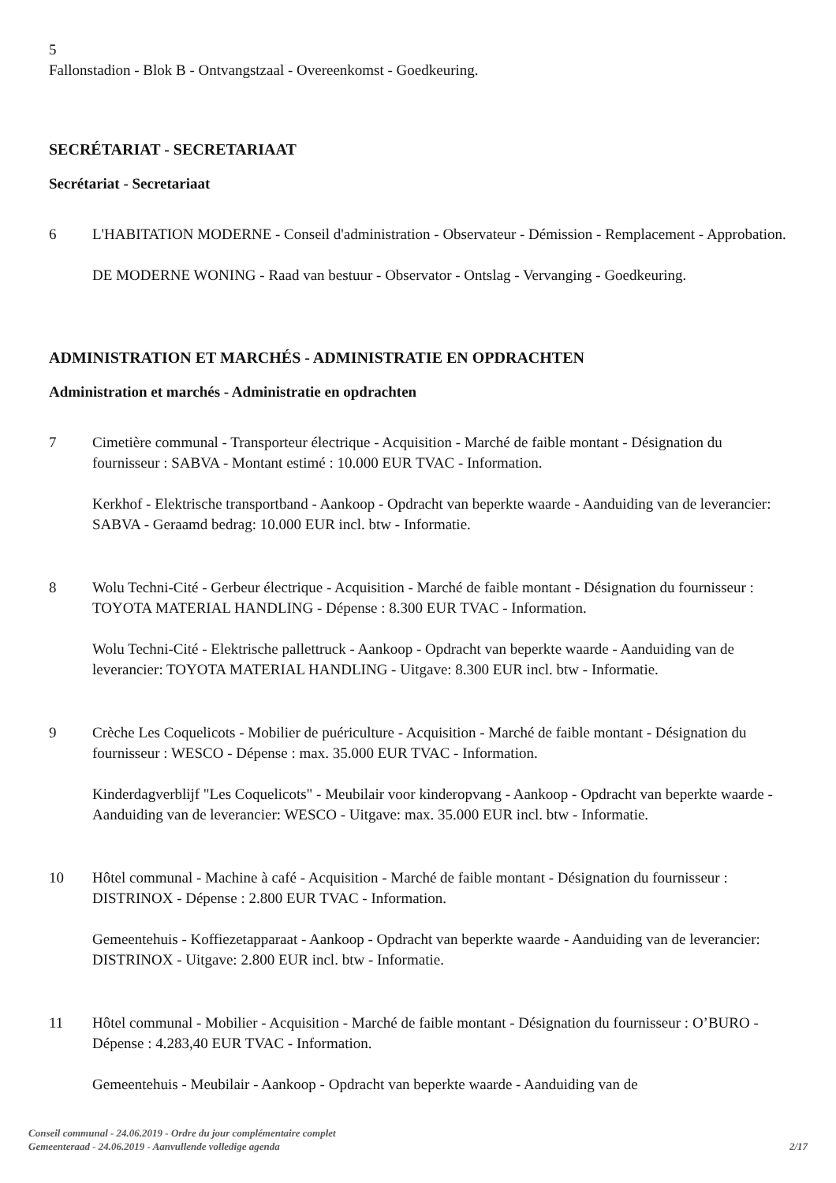5
Fallonstadion - Blok B - Ontvangstzaal - Overeenkomst - Goedkeuring.
SECRÉTARIAT - SECRETARIAAT
Secrétariat - Secretariaat
6 L'HABITATION MODERNE - Conseil d'administration - Observateur - Démission - Remplacement - Approbation.
DE MODERNE WONING - Raad van bestuur - Observator - Ontslag - Vervanging - Goedkeuring.
ADMINISTRATION ET MARCHÉS - ADMINISTRATIE EN OPDRACHTEN
Administration et marchés - Administratie en opdrachten
7 Cimetière communal - Transporteur électrique - Acquisition - Marché de faible montant - Désignation du fournisseur : SABVA - Montant estimé : 10.000 EUR TVAC - Information.
Kerkhof - Elektrische transportband - Aankoop - Opdracht van beperkte waarde - Aanduiding van de leverancier: SABVA - Geraamd bedrag: 10.000 EUR incl. btw - Informatie.
8 Wolu Techni-Cité - Gerbeur électrique - Acquisition - Marché de faible montant - Désignation du fournisseur : TOYOTA MATERIAL HANDLING - Dépense : 8.300 EUR TVAC - Information.
Wolu Techni-Cité - Elektrische pallettruck - Aankoop - Opdracht van beperkte waarde - Aanduiding van de leverancier: TOYOTA MATERIAL HANDLING - Uitgave: 8.300 EUR incl. btw - Informatie.
9 Crèche Les Coquelicots - Mobilier de puériculture - Acquisition - Marché de faible montant - Désignation du fournisseur : WESCO - Dépense : max. 35.000 EUR TVAC - Information.
Kinderdagverblijf "Les Coquelicots" - Meubilair voor kinderopvang - Aankoop - Opdracht van beperkte waarde - Aanduiding van de leverancier: WESCO - Uitgave: max. 35.000 EUR incl. btw - Informatie.
10 Hôtel communal - Machine à café - Acquisition - Marché de faible montant - Désignation du fournisseur : DISTRINOX - Dépense : 2.800 EUR TVAC - Information.
Gemeentehuis - Koffiezetapparaat - Aankoop - Opdracht van beperkte waarde - Aanduiding van de leverancier: DISTRINOX - Uitgave: 2.800 EUR incl. btw - Informatie.
11 Hôtel communal - Mobilier - Acquisition - Marché de faible montant - Désignation du fournisseur : O’BURO - Dépense : 4.283,40 EUR TVAC - Information.
Gemeentehuis - Meubilair - Aankoop - Opdracht van beperkte waarde - Aanduiding van de
Conseil communal - 24.06.2019 - Ordre du jour complémentaire complet
Gemeenteraad - 24.06.2019 - Aanvullende volledige agenda
2/17